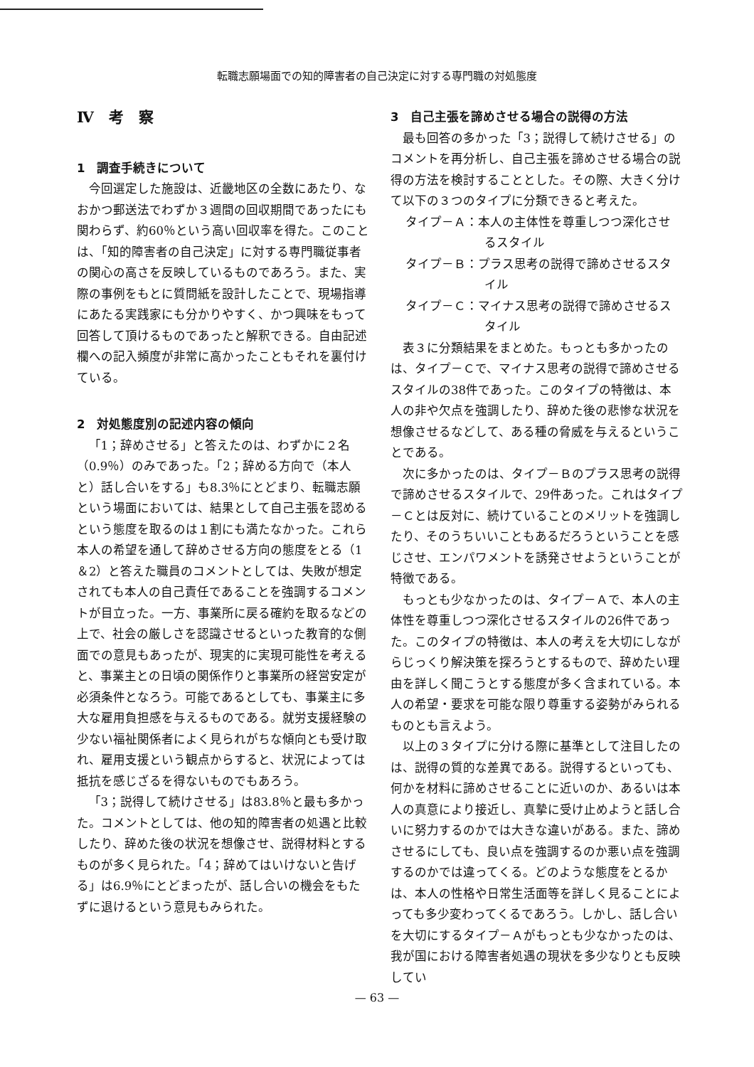転職志願場面での知的障害者の自己決定に対する専門職の対処態度
Ⅳ　考　察
1　調査手続きについて
今回選定した施設は、近畿地区の全数にあたり、なおかつ郵送法でわずか３週間の回収期間であったにも関わらず、約60％という高い回収率を得た。このことは、「知的障害者の自己決定」に対する専門職従事者の関心の高さを反映しているものであろう。また、実際の事例をもとに質問紙を設計したことで、現場指導にあたる実践家にも分かりやすく、かつ興味をもって回答して頂けるものであったと解釈できる。自由記述欄への記入頻度が非常に高かったこともそれを裏付けている。
2　対処態度別の記述内容の傾向
「1；辞めさせる」と答えたのは、わずかに２名（0.9％）のみであった。「2；辞める方向で（本人と）話し合いをする」も8.3％にとどまり、転職志願という場面においては、結果として自己主張を認めるという態度を取るのは１割にも満たなかった。これら本人の希望を通して辞めさせる方向の態度をとる（1＆2）と答えた職員のコメントとしては、失敗が想定されても本人の自己責任であることを強調するコメントが目立った。一方、事業所に戻る確約を取るなどの上で、社会の厳しさを認識させるといった教育的な側面での意見もあったが、現実的に実現可能性を考えると、事業主との日頃の関係作りと事業所の経営安定が必須条件となろう。可能であるとしても、事業主に多大な雇用負担感を与えるものである。就労支援経験の少ない福祉関係者によく見られがちな傾向とも受け取れ、雇用支援という観点からすると、状況によっては抵抗を感じざるを得ないものでもあろう。
「3；説得して続けさせる」は83.8％と最も多かった。コメントとしては、他の知的障害者の処遇と比較したり、辞めた後の状況を想像させ、説得材料とするものが多く見られた。「4；辞めてはいけないと告げる」は6.9％にとどまったが、話し合いの機会をもたずに退けるという意見もみられた。
3　自己主張を諦めさせる場合の説得の方法
最も回答の多かった「3；説得して続けさせる」のコメントを再分析し、自己主張を諦めさせる場合の説得の方法を検討することとした。その際、大きく分けて以下の３つのタイプに分類できると考えた。
タイプ－Ａ：本人の主体性を尊重しつつ深化させるスタイル
タイプ－Ｂ：プラス思考の説得で諦めさせるスタイル
タイプ－Ｃ：マイナス思考の説得で諦めさせるスタイル
表３に分類結果をまとめた。もっとも多かったのは、タイプ－Ｃで、マイナス思考の説得で諦めさせるスタイルの38件であった。このタイプの特徴は、本人の非や欠点を強調したり、辞めた後の悲惨な状況を想像させるなどして、ある種の脅威を与えるということである。
次に多かったのは、タイプ－Ｂのプラス思考の説得で諦めさせるスタイルで、29件あった。これはタイプ－Ｃとは反対に、続けていることのメリットを強調したり、そのうちいいこともあるだろうということを感じさせ、エンパワメントを誘発させようということが特徴である。
もっとも少なかったのは、タイプ－Ａで、本人の主体性を尊重しつつ深化させるスタイルの26件であった。このタイプの特徴は、本人の考えを大切にしながらじっくり解決策を探ろうとするもので、辞めたい理由を詳しく聞こうとする態度が多く含まれている。本人の希望・要求を可能な限り尊重する姿勢がみられるものとも言えよう。
以上の３タイプに分ける際に基準として注目したのは、説得の質的な差異である。説得するといっても、何かを材料に諦めさせることに近いのか、あるいは本人の真意により接近し、真摯に受け止めようと話し合いに努力するのかでは大きな違いがある。また、諦めさせるにしても、良い点を強調するのか悪い点を強調するのかでは違ってくる。どのような態度をとるかは、本人の性格や日常生活面等を詳しく見ることによっても多少変わってくるであろう。しかし、話し合いを大切にするタイプ－Ａがもっとも少なかったのは、我が国における障害者処遇の現状を多少なりとも反映してい
— 63 —